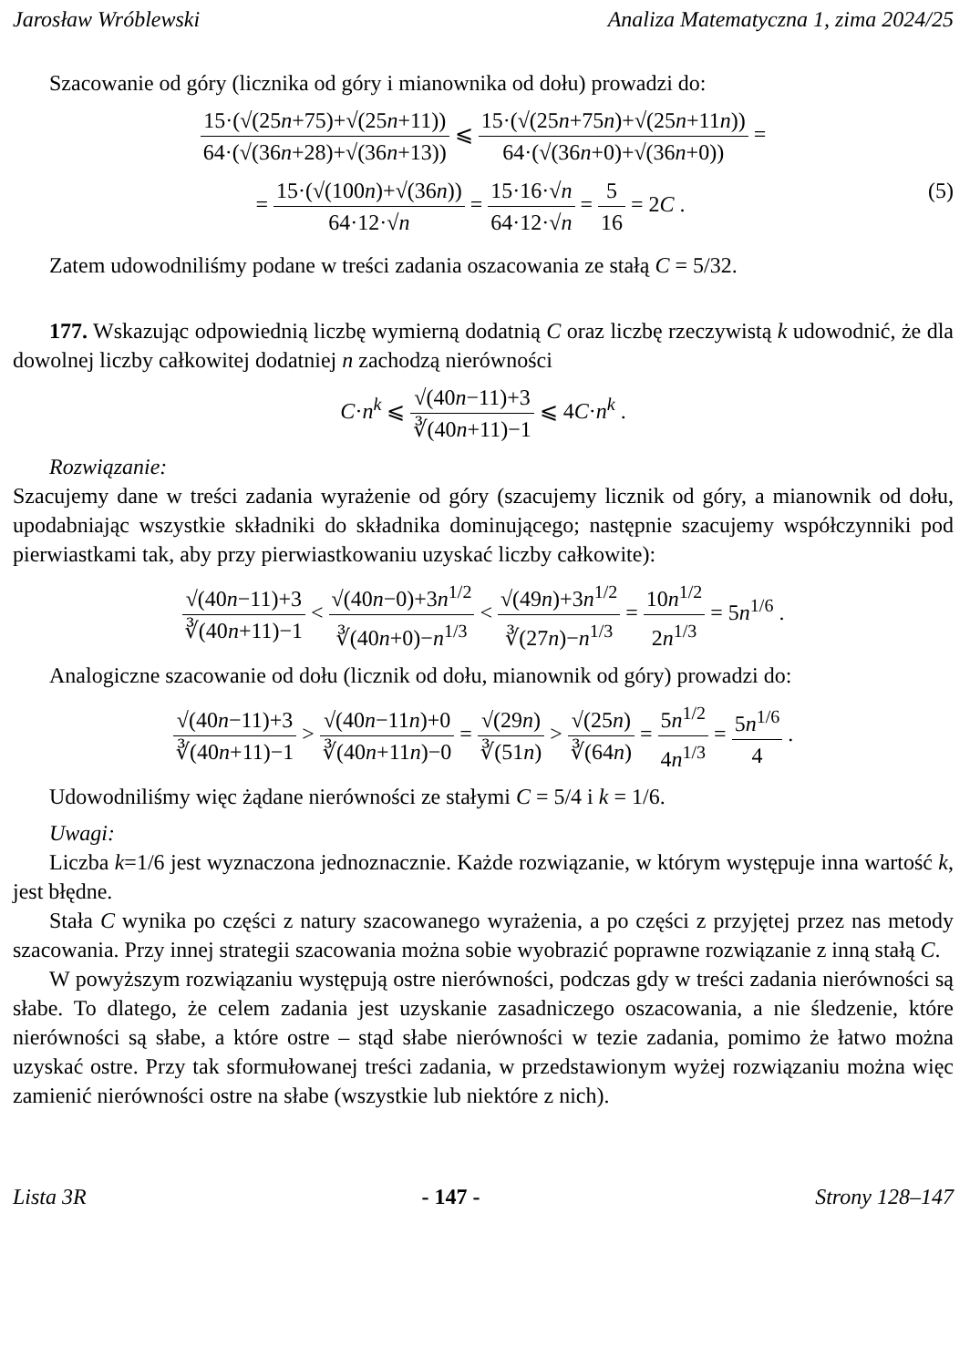Jarosław Wróblewski Analiza Matematyczna 1, zima 2024/25
Szacowanie od góry (licznika od góry i mianownika od dołu) prowadzi do:
15·(√(25n+75)+√(25n+11)) 64·(√(36n+28)+√(36n+13)) ⩽ 15·(√(25n+75n)+√(25n+11n)) 64·(√(36n+0)+√(36n+0)) =
= 15·(√(100n)+√(36n)) 64·12·√n = 15·16·√n 64·12·√n = 5 16 = 2C . (5)
Zatem udowodniliśmy podane w treści zadania oszacowania ze stałą C = 5/32.
177. Wskazując odpowiednią liczbę wymierną dodatnią C oraz liczbę rzeczywistą k udowodnić, że dla dowolnej liczby całkowitej dodatniej n zachodzą nierówności
C·n<sup>k</sup> ⩽ √(40n−11)+3 ∛(40n+11)−1 ⩽ 4C·n<sup>k</sup> .
Rozwiązanie:
Szacujemy dane w treści zadania wyrażenie od góry (szacujemy licznik od góry, a mianownik od dołu, upodabniając wszystkie składniki do składnika dominującego; następnie szacujemy współczynniki pod pierwiastkami tak, aby przy pierwiastkowaniu uzyskać liczby całkowite):
√(40n−11)+3 ∛(40n+11)−1 < √(40n−0)+3n<sup>1/2</sup> ∛(40n+0)−n<sup>1/3</sup> < √(49n)+3n<sup>1/2</sup> ∛(27n)−n<sup>1/3</sup> = 10n<sup>1/2</sup> 2n<sup>1/3</sup> = 5n<sup>1/6</sup> .
Analogiczne szacowanie od dołu (licznik od dołu, mianownik od góry) prowadzi do:
√(40n−11)+3 ∛(40n+11)−1 > √(40n−11n)+0 ∛(40n+11n)−0 = √(29n) ∛(51n) > √(25n) ∛(64n) = 5n<sup>1/2</sup> 4n<sup>1/3</sup> = 5n<sup>1/6</sup> 4 .
Udowodniliśmy więc żądane nierówności ze stałymi C = 5/4 i k = 1/6.
Uwagi:
Liczba k=1/6 jest wyznaczona jednoznacznie. Każde rozwiązanie, w którym występuje inna wartość k, jest błędne.
Stała C wynika po części z natury szacowanego wyrażenia, a po części z przyjętej przez nas metody szacowania. Przy innej strategii szacowania można sobie wyobrazić poprawne rozwiązanie z inną stałą C.
W powyższym rozwiązaniu występują ostre nierówności, podczas gdy w treści zadania nierówności są słabe. To dlatego, że celem zadania jest uzyskanie zasadniczego oszacowania, a nie śledzenie, które nierówności są słabe, a które ostre – stąd słabe nierówności w tezie zadania, pomimo że łatwo można uzyskać ostre. Przy tak sformułowanej treści zadania, w przedstawionym wyżej rozwiązaniu można więc zamienić nierówności ostre na słabe (wszystkie lub niektóre z nich).
Lista 3R - 147 - Strony 128–147